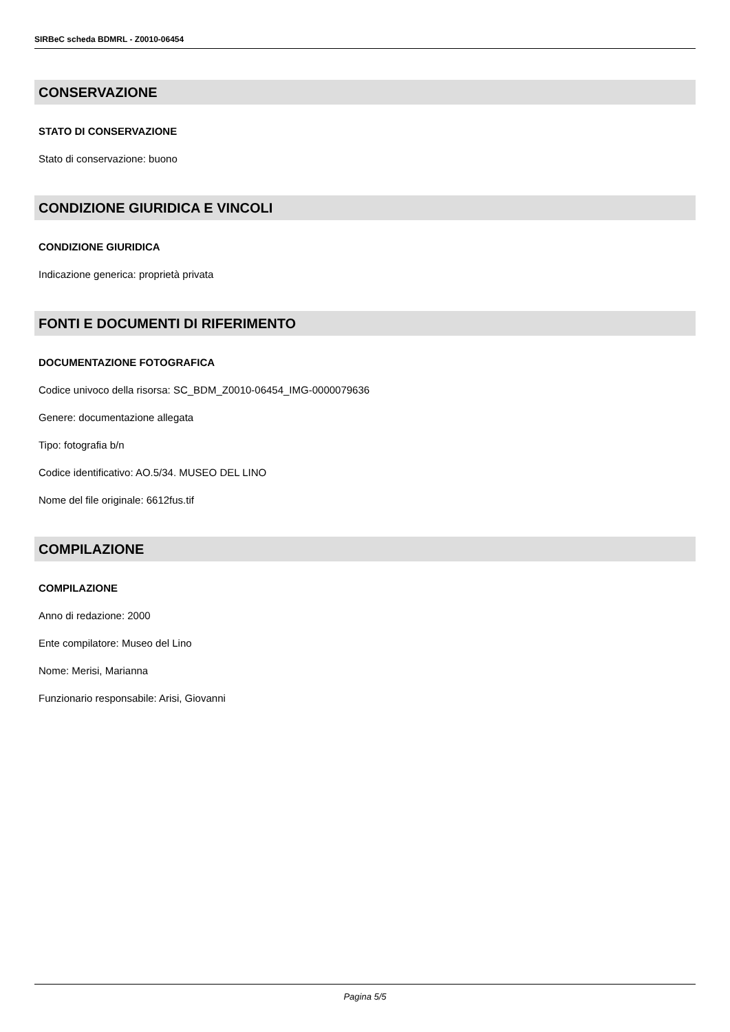SIRBeC scheda BDMRL - Z0010-06454
CONSERVAZIONE
STATO DI CONSERVAZIONE
Stato di conservazione: buono
CONDIZIONE GIURIDICA E VINCOLI
CONDIZIONE GIURIDICA
Indicazione generica: proprietà privata
FONTI E DOCUMENTI DI RIFERIMENTO
DOCUMENTAZIONE FOTOGRAFICA
Codice univoco della risorsa: SC_BDM_Z0010-06454_IMG-0000079636
Genere: documentazione allegata
Tipo: fotografia b/n
Codice identificativo: AO.5/34. MUSEO DEL LINO
Nome del file originale: 6612fus.tif
COMPILAZIONE
COMPILAZIONE
Anno di redazione: 2000
Ente compilatore: Museo del Lino
Nome: Merisi, Marianna
Funzionario responsabile: Arisi, Giovanni
Pagina 5/5